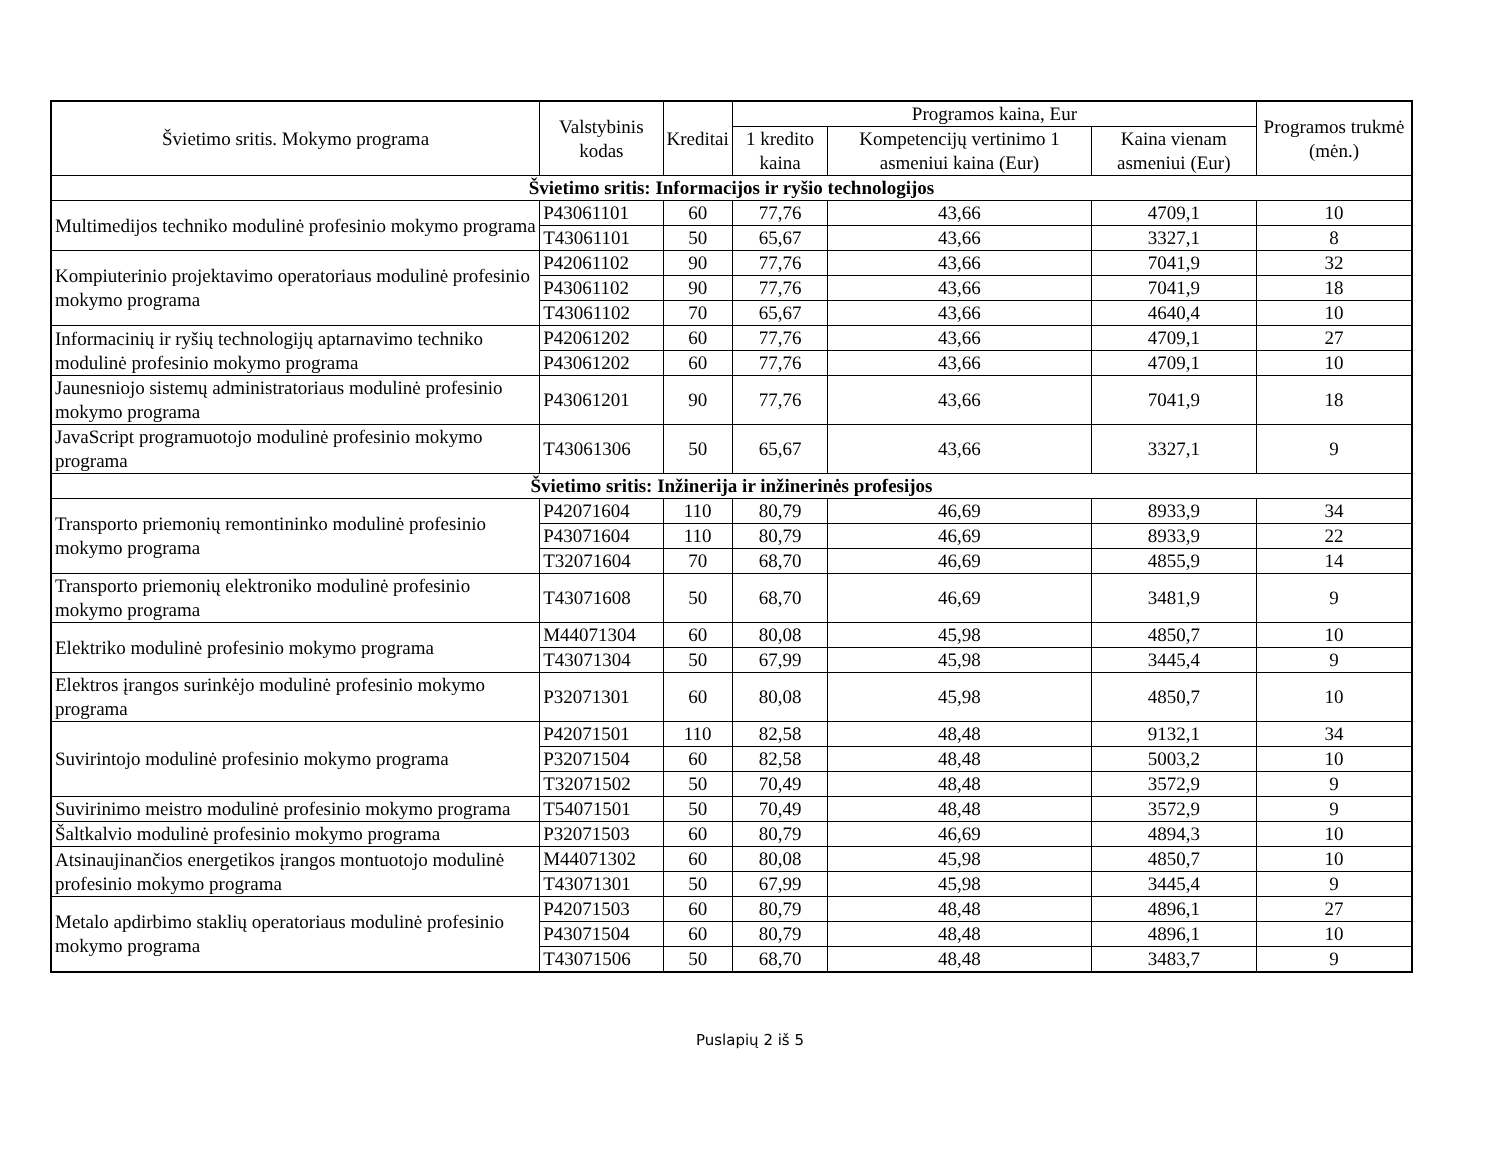| Švietimo sritis. Mokymo programa | Valstybinis kodas | Kreditai | Programos kaina, Eur | | | Programos trukmė (mėn.) |
| --- | --- | --- | --- | --- | --- | --- |
| | | | 1 kredito kaina | Kompetencijų vertinimo 1 asmeniui kaina (Eur) | Kaina vienam asmeniui (Eur) | |
| Švietimo sritis: Informacijos ir ryšio technologijos | | | | | | |
| Multimedijos techniko modulinė profesinio mokymo programa | P43061101 | 60 | 77,76 | 43,66 | 4709,1 | 10 |
| | T43061101 | 50 | 65,67 | 43,66 | 3327,1 | 8 |
| Kompiuterinio projektavimo operatoriaus modulinė profesinio mokymo programa | P42061102 | 90 | 77,76 | 43,66 | 7041,9 | 32 |
| | P43061102 | 90 | 77,76 | 43,66 | 7041,9 | 18 |
| | T43061102 | 70 | 65,67 | 43,66 | 4640,4 | 10 |
| Informacinių ir ryšių technologijų aptarnavimo techniko modulinė profesinio mokymo programa | P42061202 | 60 | 77,76 | 43,66 | 4709,1 | 27 |
| | P43061202 | 60 | 77,76 | 43,66 | 4709,1 | 10 |
| Jaunesniojo sistemų administratoriaus modulinė profesinio mokymo programa | P43061201 | 90 | 77,76 | 43,66 | 7041,9 | 18 |
| JavaScript programuotojo modulinė profesinio mokymo programa | T43061306 | 50 | 65,67 | 43,66 | 3327,1 | 9 |
| Švietimo sritis: Inžinerija ir inžinerinės profesijos | | | | | | |
| Transporto priemonių remontininko modulinė profesinio mokymo programa | P42071604 | 110 | 80,79 | 46,69 | 8933,9 | 34 |
| | P43071604 | 110 | 80,79 | 46,69 | 8933,9 | 22 |
| | T32071604 | 70 | 68,70 | 46,69 | 4855,9 | 14 |
| Transporto priemonių elektroniko modulinė profesinio mokymo programa | T43071608 | 50 | 68,70 | 46,69 | 3481,9 | 9 |
| Elektriko modulinė profesinio mokymo programa | M44071304 | 60 | 80,08 | 45,98 | 4850,7 | 10 |
| | T43071304 | 50 | 67,99 | 45,98 | 3445,4 | 9 |
| Elektros įrangos surinkėjo modulinė profesinio mokymo programa | P32071301 | 60 | 80,08 | 45,98 | 4850,7 | 10 |
| Suvirintojo modulinė profesinio mokymo programa | P42071501 | 110 | 82,58 | 48,48 | 9132,1 | 34 |
| | P32071504 | 60 | 82,58 | 48,48 | 5003,2 | 10 |
| | T32071502 | 50 | 70,49 | 48,48 | 3572,9 | 9 |
| Suvirinimo meistro modulinė profesinio mokymo programa | T54071501 | 50 | 70,49 | 48,48 | 3572,9 | 9 |
| Šaltkalvio modulinė profesinio mokymo programa | P32071503 | 60 | 80,79 | 46,69 | 4894,3 | 10 |
| Atsinaujinančios energetikos įrangos montuotojo modulinė profesinio mokymo programa | M44071302 | 60 | 80,08 | 45,98 | 4850,7 | 10 |
| | T43071301 | 50 | 67,99 | 45,98 | 3445,4 | 9 |
| Metalo apdirbimo staklių operatoriaus modulinė profesinio mokymo programa | P42071503 | 60 | 80,79 | 48,48 | 4896,1 | 27 |
| | P43071504 | 60 | 80,79 | 48,48 | 4896,1 | 10 |
| | T43071506 | 50 | 68,70 | 48,48 | 3483,7 | 9 |
Puslapių 2 iš 5